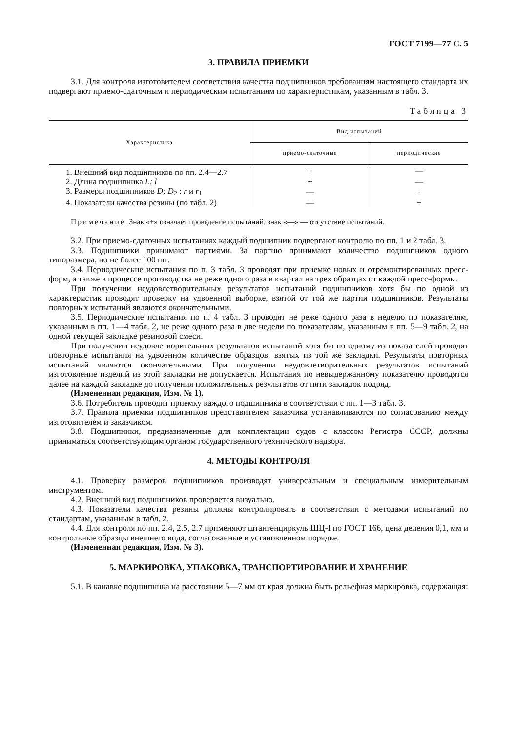ГОСТ 7199—77 С. 5
3. ПРАВИЛА ПРИЕМКИ
3.1. Для контроля изготовителем соответствия качества подшипников требованиям настоящего стандарта их подвергают приемо-сдаточным и периодическим испытаниям по характеристикам, указанным в табл. 3.
Таблица 3
| Характеристика | Вид испытаний | |
| --- | --- | --- |
| | приемо-сдаточные | периодические |
| 1. Внешний вид подшипников по пп. 2.4—2.7 | + | — |
| 2. Длина подшипника L; l | + | — |
| 3. Размеры подшипников D; D<sub>2</sub> : r и r<sub>1</sub> | — | + |
| 4. Показатели качества резины (по табл. 2) | — | + |
Примечание. Знак «+» означает проведение испытаний, знак «—» — отсутствие испытаний.
3.2. При приемо-сдаточных испытаниях каждый подшипник подвергают контролю по пп. 1 и 2 табл. 3.
3.3. Подшипники принимают партиями. За партию принимают количество подшипников одного типоразмера, но не более 100 шт.
3.4. Периодические испытания по п. 3 табл. 3 проводят при приемке новых и отремонтированных пресс-форм, а также в процессе производства не реже одного раза в квартал на трех образцах от каждой пресс-формы.
При получении неудовлетворительных результатов испытаний подшипников хотя бы по одной из характеристик проводят проверку на удвоенной выборке, взятой от той же партии подшипников. Результаты повторных испытаний являются окончательными.
3.5. Периодические испытания по п. 4 табл. 3 проводят не реже одного раза в неделю по показателям, указанным в пп. 1—4 табл. 2, не реже одного раза в две недели по показателям, указанным в пп. 5—9 табл. 2, на одной текущей закладке резиновой смеси.
При получении неудовлетворительных результатов испытаний хотя бы по одному из показателей проводят повторные испытания на удвоенном количестве образцов, взятых из той же закладки. Результаты повторных испытаний являются окончательными. При получении неудовлетворительных результатов испытаний изготовление изделий из этой закладки не допускается. Испытания по невыдержанному показателю проводятся далее на каждой закладке до получения положительных результатов от пяти закладок подряд.
(Измененная редакция, Изм. № 1).
3.6. Потребитель проводит приемку каждого подшипника в соответствии с пп. 1—3 табл. 3.
3.7. Правила приемки подшипников представителем заказчика устанавливаются по согласованию между изготовителем и заказчиком.
3.8. Подшипники, предназначенные для комплектации судов с классом Регистра СССР, должны приниматься соответствующим органом государственного технического надзора.
4. МЕТОДЫ КОНТРОЛЯ
4.1. Проверку размеров подшипников производят универсальным и специальным измерительным инструментом.
4.2. Внешний вид подшипников проверяется визуально.
4.3. Показатели качества резины должны контролировать в соответствии с методами испытаний по стандартам, указанным в табл. 2.
4.4. Для контроля по пп. 2.4, 2.5, 2.7 применяют штангенциркуль ШЦ-I по ГОСТ 166, цена деления 0,1, мм и контрольные образцы внешнего вида, согласованные в установленном порядке.
(Измененная редакция, Изм. № 3).
5. МАРКИРОВКА, УПАКОВКА, ТРАНСПОРТИРОВАНИЕ И ХРАНЕНИЕ
5.1. В канавке подшипника на расстоянии 5—7 мм от края должна быть рельефная маркировка, содержащая: